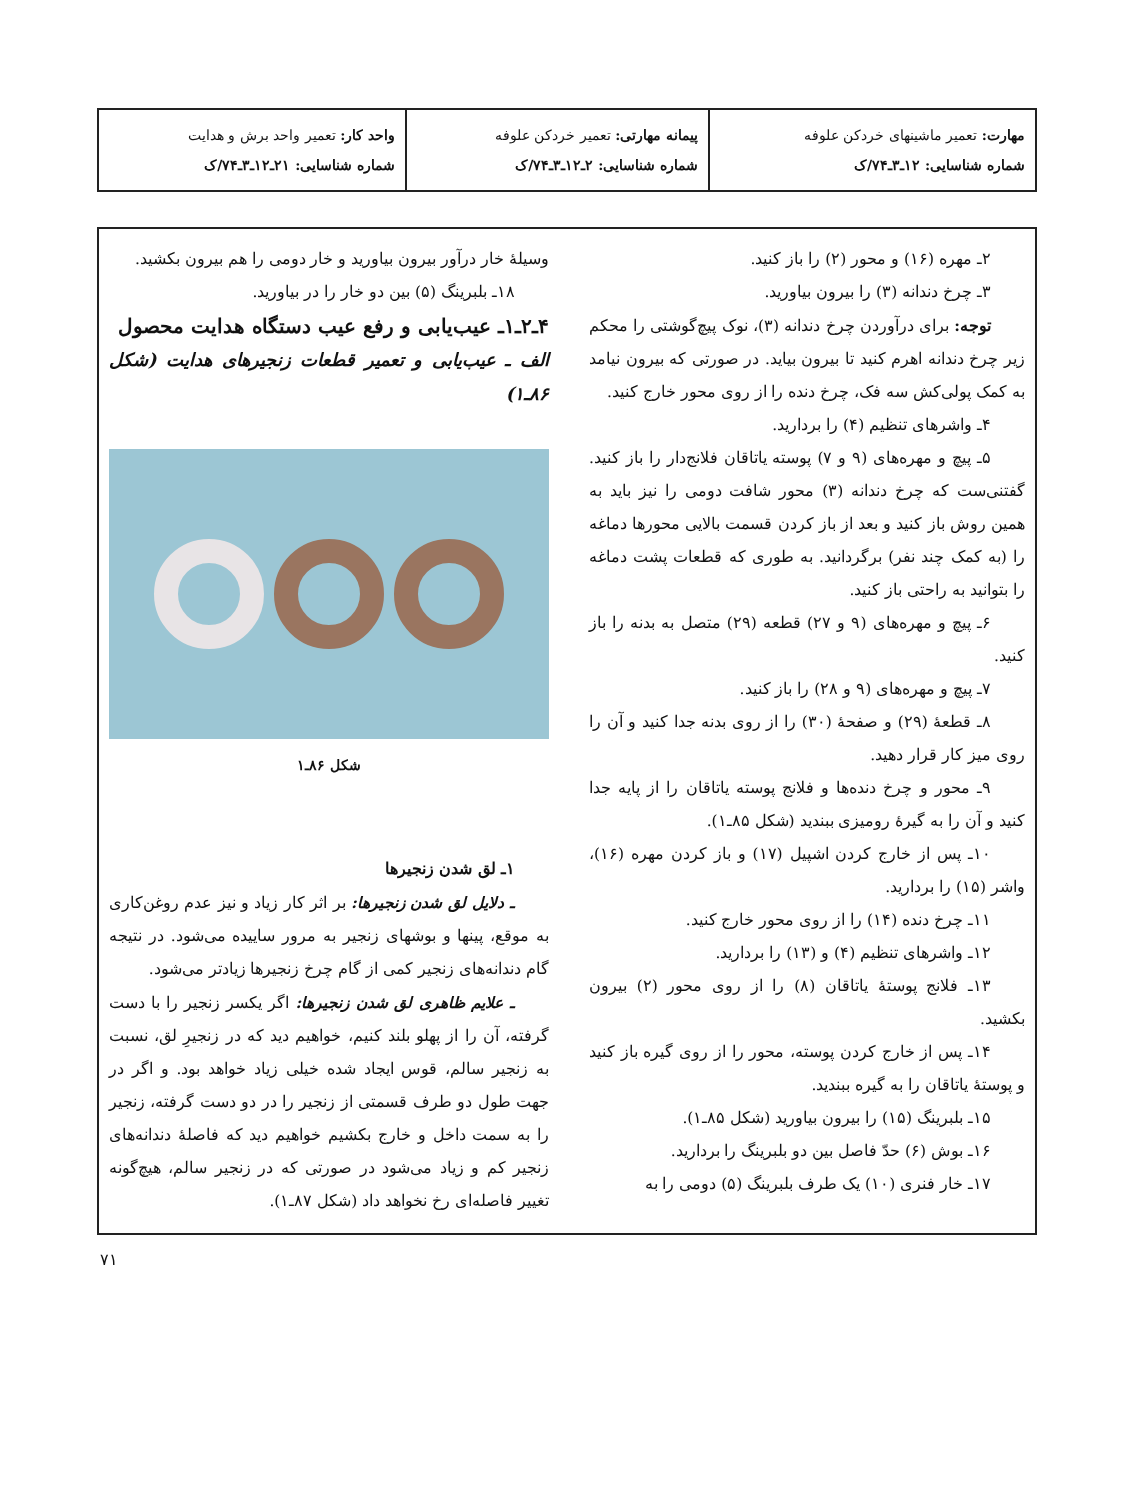| مهارت: تعمیر ماشینهای خردکن علوفه شماره شناسایی: ۱۲ـ۳ـ۷۴/ک | پیمانه مهارتی: تعمیر خردکن علوفه شماره شناسایی: ۲ـ۱۲ـ۳ـ۷۴/ک | واحد کار: تعمیر واحد برش و هدایت شماره شناسایی: ۲۱ـ۱۲ـ۳ـ۷۴/ک |
۲ـ مهره (۱۶) و محور (۲) را باز کنید.
۳ـ چرخ دندانه (۳) را بیرون بیاورید.
توجه: برای درآوردن چرخ دندانه (۳)، نوک پیچ‌گوشتی را محکم زیر چرخ دندانه اهرم کنید تا بیرون بیاید. در صورتی که بیرون نیامد به کمک پولی‌کش سه فک، چرخ دنده را از روی محور خارج کنید.
۴ـ واشرهای تنظیم (۴) را بردارید.
۵ـ پیچ و مهره‌های (۹ و ۷) پوسته یاتاقان فلانج‌دار را باز کنید. گفتنی‌ست که چرخ دندانه (۳) محور شافت دومی را نیز باید به همین روش باز کنید و بعد از باز کردن قسمت بالایی محورها دماغه را (به کمک چند نفر) برگردانید. به طوری که قطعات پشت دماغه را بتوانید به راحتی باز کنید.
۶ـ پیچ و مهره‌های (۹ و ۲۷) قطعه (۲۹) متصل به بدنه را باز کنید.
۷ـ پیچ و مهره‌های (۹ و ۲۸) را باز کنید.
۸ـ قطعهٔ (۲۹) و صفحهٔ (۳۰) را از روی بدنه جدا کنید و آن را روی میز کار قرار دهید.
۹ـ محور و چرخ دنده‌ها و فلانج پوسته یاتاقان را از پایه جدا کنید و آن را به گیرهٔ رومیزی ببندید (شکل ۸۵ـ۱).
۱۰ـ پس از خارج کردن اشپیل (۱۷) و باز کردن مهره (۱۶)، واشر (۱۵) را بردارید.
۱۱ـ چرخ دنده (۱۴) را از روی محور خارج کنید.
۱۲ـ واشرهای تنظیم (۴) و (۱۳) را بردارید.
۱۳ـ فلانج پوستهٔ یاتاقان (۸) را از روی محور (۲) بیرون بکشید.
۱۴ـ پس از خارج کردن پوسته، محور را از روی گیره باز کنید و پوستهٔ یاتاقان را به گیره ببندید.
۱۵ـ بلبرینگ (۱۵) را بیرون بیاورید (شکل ۸۵ـ۱).
۱۶ـ بوش (۶) حدّ فاصل بین دو بلبرینگ را بردارید.
۱۷ـ خار فنری (۱۰) یک طرف بلبرینگ (۵) دومی را به
وسیلهٔ خار درآور بیرون بیاورید و خار دومی را هم بیرون بکشید.
۱۸ـ بلبرینگ (۵) بین دو خار را در بیاورید.
۴ـ۲ـ۱ـ عیب‌یابی و رفع عیب دستگاه هدایت محصول
الف ـ عیب‌یابی و تعمیر قطعات زنجیرهای هدایت (شکل ۸۶ـ۱)
شکل ۸۶ـ۱
۱ـ لق شدن زنجیرها
ـ دلایل لق شدن زنجیرها: بر اثر کار زیاد و نیز عدم روغن‌کاری به موقع، پینها و بوشهای زنجیر به مرور ساییده می‌شود. در نتیجه گام دندانه‌های زنجیر کمی از گام چرخ زنجیرها زیادتر می‌شود.
ـ علایم ظاهری لق شدن زنجیرها: اگر یکسر زنجیر را با دست گرفته، آن را از پهلو بلند کنیم، خواهیم دید که در زنجیرِ لق، نسبت به زنجیر سالم، قوس ایجاد شده خیلی زیاد خواهد بود. و اگر در جهت طول دو طرف قسمتی از زنجیر را در دو دست گرفته، زنجیر را به سمت داخل و خارج بکشیم خواهیم دید که فاصلهٔ دندانه‌های زنجیر کم و زیاد می‌شود در صورتی که در زنجیر سالم، هیچ‌گونه تغییر فاصله‌ای رخ نخواهد داد (شکل ۸۷ـ۱).
۷۱